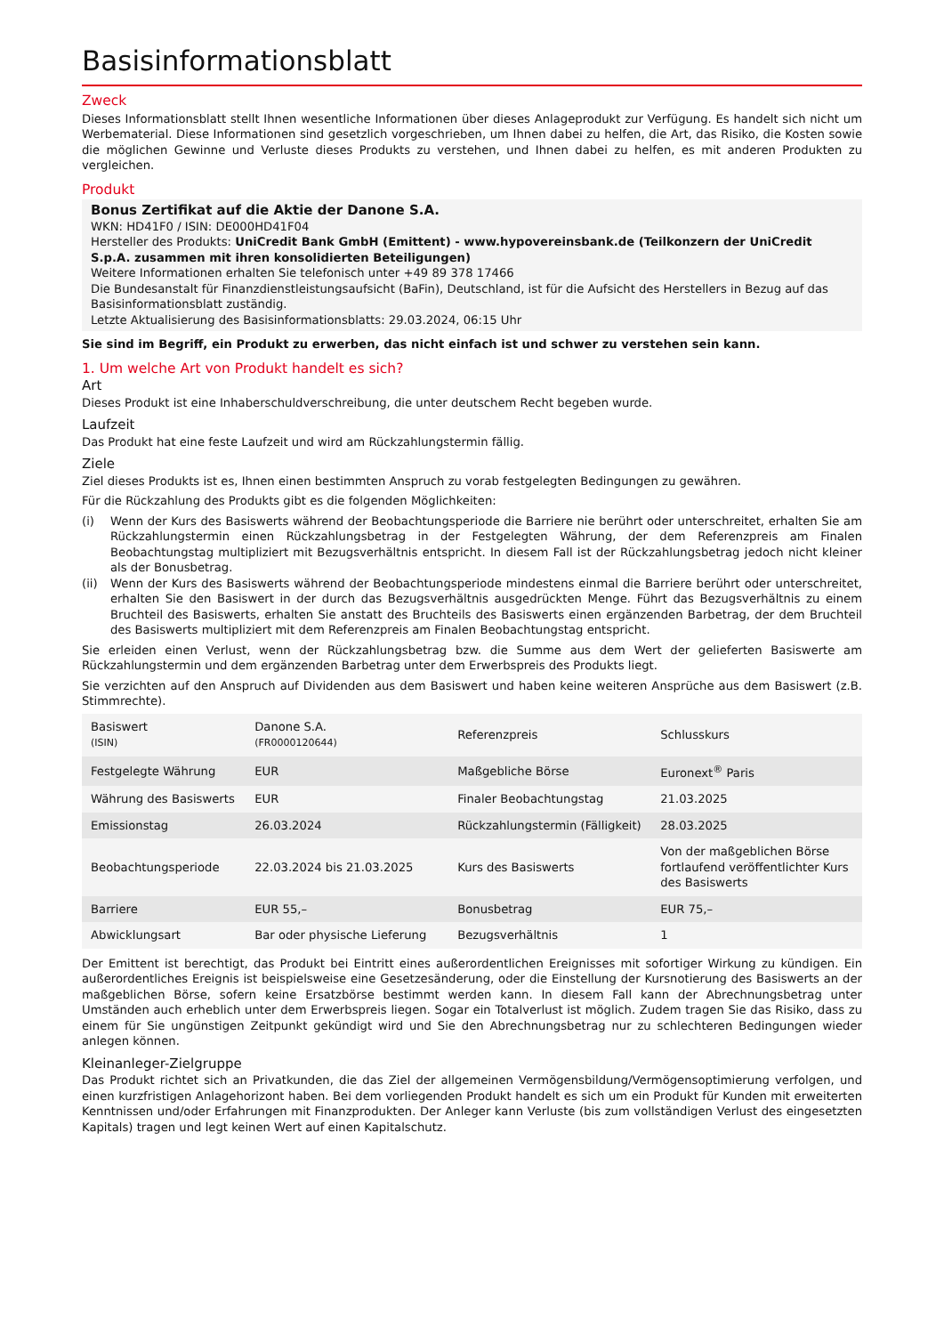Basisinformationsblatt
Zweck
Dieses Informationsblatt stellt Ihnen wesentliche Informationen über dieses Anlageprodukt zur Verfügung. Es handelt sich nicht um Werbematerial. Diese Informationen sind gesetzlich vorgeschrieben, um Ihnen dabei zu helfen, die Art, das Risiko, die Kosten sowie die möglichen Gewinne und Verluste dieses Produkts zu verstehen, und Ihnen dabei zu helfen, es mit anderen Produkten zu vergleichen.
Produkt
Bonus Zertifikat auf die Aktie der Danone S.A.
WKN: HD41F0 / ISIN: DE000HD41F04
Hersteller des Produkts: UniCredit Bank GmbH (Emittent) - www.hypovereinsbank.de (Teilkonzern der UniCredit S.p.A. zusammen mit ihren konsolidierten Beteiligungen)
Weitere Informationen erhalten Sie telefonisch unter +49 89 378 17466
Die Bundesanstalt für Finanzdienstleistungsaufsicht (BaFin), Deutschland, ist für die Aufsicht des Herstellers in Bezug auf das Basisinformationsblatt zuständig.
Letzte Aktualisierung des Basisinformationsblatts: 29.03.2024, 06:15 Uhr
Sie sind im Begriff, ein Produkt zu erwerben, das nicht einfach ist und schwer zu verstehen sein kann.
1. Um welche Art von Produkt handelt es sich?
Art
Dieses Produkt ist eine Inhaberschuldverschreibung, die unter deutschem Recht begeben wurde.
Laufzeit
Das Produkt hat eine feste Laufzeit und wird am Rückzahlungstermin fällig.
Ziele
Ziel dieses Produkts ist es, Ihnen einen bestimmten Anspruch zu vorab festgelegten Bedingungen zu gewähren.
Für die Rückzahlung des Produkts gibt es die folgenden Möglichkeiten:
(i) Wenn der Kurs des Basiswerts während der Beobachtungsperiode die Barriere nie berührt oder unterschreitet, erhalten Sie am Rückzahlungstermin einen Rückzahlungsbetrag in der Festgelegten Währung, der dem Referenzpreis am Finalen Beobachtungstag multipliziert mit Bezugsverhältnis entspricht. In diesem Fall ist der Rückzahlungsbetrag jedoch nicht kleiner als der Bonusbetrag.
(ii) Wenn der Kurs des Basiswerts während der Beobachtungsperiode mindestens einmal die Barriere berührt oder unterschreitet, erhalten Sie den Basiswert in der durch das Bezugsverhältnis ausgedrückten Menge. Führt das Bezugsverhältnis zu einem Bruchteil des Basiswerts, erhalten Sie anstatt des Bruchteils des Basiswerts einen ergänzenden Barbetrag, der dem Bruchteil des Basiswerts multipliziert mit dem Referenzpreis am Finalen Beobachtungstag entspricht.
Sie erleiden einen Verlust, wenn der Rückzahlungsbetrag bzw. die Summe aus dem Wert der gelieferten Basiswerte am Rückzahlungstermin und dem ergänzenden Barbetrag unter dem Erwerbspreis des Produkts liegt.
Sie verzichten auf den Anspruch auf Dividenden aus dem Basiswert und haben keine weiteren Ansprüche aus dem Basiswert (z.B. Stimmrechte).
| Basiswert (ISIN) | Danone S.A. (FR0000120644) | Referenzpreis | Schlusskurs |
| Festgelegte Währung | EUR | Maßgebliche Börse | Euronext<sup>®</sup> Paris |
| Währung des Basiswerts | EUR | Finaler Beobachtungstag | 21.03.2025 |
| Emissionstag | 26.03.2024 | Rückzahlungstermin (Fälligkeit) | 28.03.2025 |
| Beobachtungsperiode | 22.03.2024 bis 21.03.2025 | Kurs des Basiswerts | Von der maßgeblichen Börse fortlaufend veröffentlichter Kurs des Basiswerts |
| Barriere | EUR 55,– | Bonusbetrag | EUR 75,– |
| Abwicklungsart | Bar oder physische Lieferung | Bezugsverhältnis | 1 |
Der Emittent ist berechtigt, das Produkt bei Eintritt eines außerordentlichen Ereignisses mit sofortiger Wirkung zu kündigen. Ein außerordentliches Ereignis ist beispielsweise eine Gesetzesänderung, oder die Einstellung der Kursnotierung des Basiswerts an der maßgeblichen Börse, sofern keine Ersatzbörse bestimmt werden kann. In diesem Fall kann der Abrechnungsbetrag unter Umständen auch erheblich unter dem Erwerbspreis liegen. Sogar ein Totalverlust ist möglich. Zudem tragen Sie das Risiko, dass zu einem für Sie ungünstigen Zeitpunkt gekündigt wird und Sie den Abrechnungsbetrag nur zu schlechteren Bedingungen wieder anlegen können.
Kleinanleger-Zielgruppe
Das Produkt richtet sich an Privatkunden, die das Ziel der allgemeinen Vermögensbildung/Vermögensoptimierung verfolgen, und einen kurzfristigen Anlagehorizont haben. Bei dem vorliegenden Produkt handelt es sich um ein Produkt für Kunden mit erweiterten Kenntnissen und/oder Erfahrungen mit Finanzprodukten. Der Anleger kann Verluste (bis zum vollständigen Verlust des eingesetzten Kapitals) tragen und legt keinen Wert auf einen Kapitalschutz.